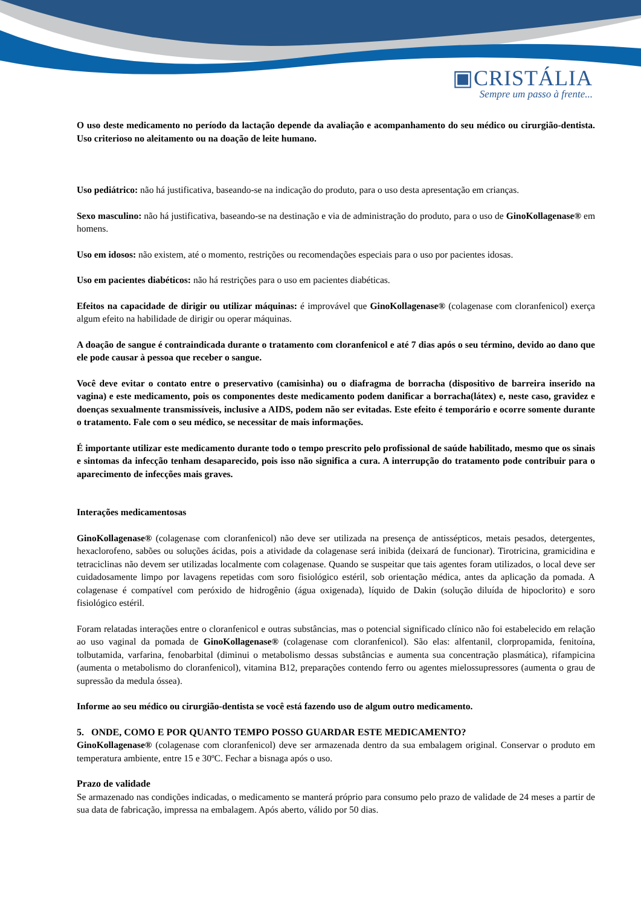▣CRISTÁLIA
Sempre um passo à frente...
O uso deste medicamento no período da lactação depende da avaliação e acompanhamento do seu médico ou cirurgião-dentista. Uso criterioso no aleitamento ou na doação de leite humano.
Uso pediátrico: não há justificativa, baseando-se na indicação do produto, para o uso desta apresentação em crianças.
Sexo masculino: não há justificativa, baseando-se na destinação e via de administração do produto, para o uso de GinoKollagenase® em homens.
Uso em idosos: não existem, até o momento, restrições ou recomendações especiais para o uso por pacientes idosas.
Uso em pacientes diabéticos: não há restrições para o uso em pacientes diabéticas.
Efeitos na capacidade de dirigir ou utilizar máquinas: é improvável que GinoKollagenase® (colagenase com cloranfenicol) exerça algum efeito na habilidade de dirigir ou operar máquinas.
A doação de sangue é contraindicada durante o tratamento com cloranfenicol e até 7 dias após o seu término, devido ao dano que ele pode causar à pessoa que receber o sangue.
Você deve evitar o contato entre o preservativo (camisinha) ou o diafragma de borracha (dispositivo de barreira inserido na vagina) e este medicamento, pois os componentes deste medicamento podem danificar a borracha(látex) e, neste caso, gravidez e doenças sexualmente transmissíveis, inclusive a AIDS, podem não ser evitadas. Este efeito é temporário e ocorre somente durante o tratamento. Fale com o seu médico, se necessitar de mais informações.
É importante utilizar este medicamento durante todo o tempo prescrito pelo profissional de saúde habilitado, mesmo que os sinais e sintomas da infecção tenham desaparecido, pois isso não significa a cura. A interrupção do tratamento pode contribuir para o aparecimento de infecções mais graves.
Interações medicamentosas
GinoKollagenase® (colagenase com cloranfenicol) não deve ser utilizada na presença de antissépticos, metais pesados, detergentes, hexaclorofeno, sabões ou soluções ácidas, pois a atividade da colagenase será inibida (deixará de funcionar). Tirotricina, gramicidina e tetraciclinas não devem ser utilizadas localmente com colagenase. Quando se suspeitar que tais agentes foram utilizados, o local deve ser cuidadosamente limpo por lavagens repetidas com soro fisiológico estéril, sob orientação médica, antes da aplicação da pomada. A colagenase é compatível com peróxido de hidrogênio (água oxigenada), líquido de Dakin (solução diluída de hipoclorito) e soro fisiológico estéril.
Foram relatadas interações entre o cloranfenicol e outras substâncias, mas o potencial significado clínico não foi estabelecido em relação ao uso vaginal da pomada de GinoKollagenase® (colagenase com cloranfenicol). São elas: alfentanil, clorpropamida, fenitoína, tolbutamida, varfarina, fenobarbital (diminui o metabolismo dessas substâncias e aumenta sua concentração plasmática), rifampicina (aumenta o metabolismo do cloranfenicol), vitamina B12, preparações contendo ferro ou agentes mielossupressores (aumenta o grau de supressão da medula óssea).
Informe ao seu médico ou cirurgião-dentista se você está fazendo uso de algum outro medicamento.
5. ONDE, COMO E POR QUANTO TEMPO POSSO GUARDAR ESTE MEDICAMENTO?
GinoKollagenase® (colagenase com cloranfenicol) deve ser armazenada dentro da sua embalagem original. Conservar o produto em temperatura ambiente, entre 15 e 30ºC. Fechar a bisnaga após o uso.
Prazo de validade
Se armazenado nas condições indicadas, o medicamento se manterá próprio para consumo pelo prazo de validade de 24 meses a partir de sua data de fabricação, impressa na embalagem. Após aberto, válido por 50 dias.